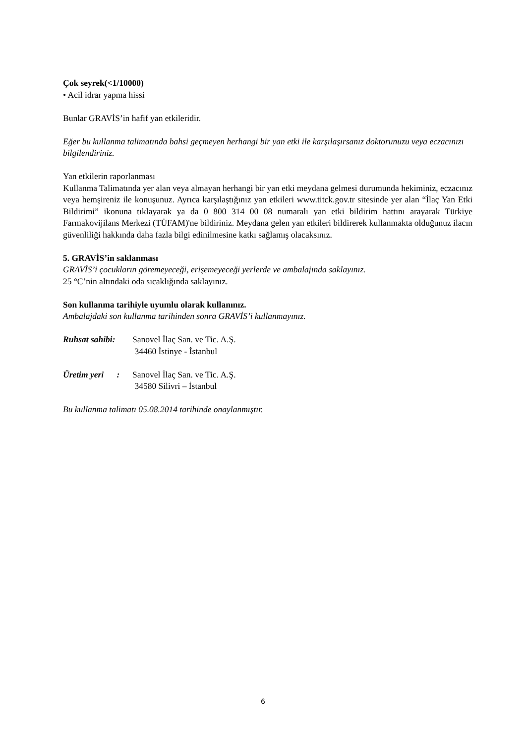Çok seyrek(<1/10000)
• Acil idrar yapma hissi
Bunlar GRAVİS’in hafif yan etkileridir.
Eğer bu kullanma talimatında bahsi geçmeyen herhangi bir yan etki ile karşılaşırsanız doktorunuzu veya eczacınızı bilgilendiriniz.
Yan etkilerin raporlanması
Kullanma Talimatında yer alan veya almayan herhangi bir yan etki meydana gelmesi durumunda hekiminiz, eczacınız veya hemşireniz ile konuşunuz. Ayrıca karşılaştığınız yan etkileri www.titck.gov.tr sitesinde yer alan “İlaç Yan Etki Bildirimi” ikonuna tıklayarak ya da 0 800 314 00 08 numaralı yan etki bildirim hattını arayarak Türkiye Farmakovijilans Merkezi (TÜFAM)'ne bildiriniz. Meydana gelen yan etkileri bildirerek kullanmakta olduğunuz ilacın güvenliliği hakkında daha fazla bilgi edinilmesine katkı sağlamış olacaksınız.
5. GRAVİS’in saklanması
GRAVİS’i çocukların göremeyeceği, erişemeyeceği yerlerde ve ambalajında saklayınız.
25 °C’nin altındaki oda sıcaklığında saklayınız.
Son kullanma tarihiyle uyumlu olarak kullanınız.
Ambalajdaki son kullanma tarihinden sonra GRAVİS’i kullanmayınız.
Ruhsat sahibi:
Sanovel İlaç San. ve Tic. A.Ş.
34460 İstinye - İstanbul
Üretim yeri :
Sanovel İlaç San. ve Tic. A.Ş.
34580 Silivri – İstanbul
Bu kullanma talimatı 05.08.2014 tarihinde onaylanmıştır.
6